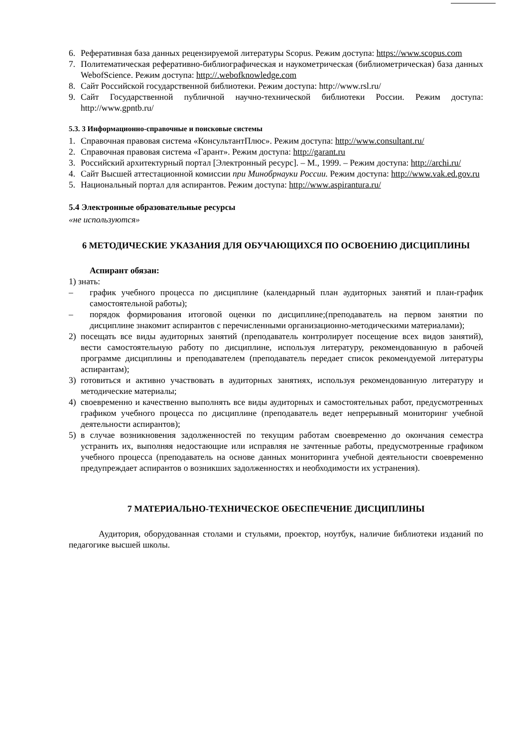6. Реферативная база данных рецензируемой литературы Scopus. Режим доступа: https://www.scopus.com
7. Политематическая реферативно-библиографическая и наукометрическая (библиометрическая) база данных WebofScience. Режим доступа: http://.webofknowledge.com
8. Сайт Российской государственной библиотеки. Режим доступа: http://www.rsl.ru/
9. Сайт Государственной публичной научно-технической библиотеки России. Режим доступа: http://www.gpntb.ru/
5.3. 3 Информационно-справочные и поисковые системы
1. Справочная правовая система «КонсультантПлюс». Режим доступа: http://www.consultant.ru/
2. Справочная правовая система «Гарант». Режим доступа: http://garant.ru
3. Российский архитектурный портал [Электронный ресурс]. – М., 1999. – Режим доступа: http://archi.ru/
4. Сайт Высшей аттестационной комиссии при Минобрнауки России. Режим доступа: http://www.vak.ed.gov.ru
5. Национальный портал для аспирантов. Режим доступа: http://www.aspirantura.ru/
5.4 Электронные образовательные ресурсы
«не используются»
6 МЕТОДИЧЕСКИЕ УКАЗАНИЯ ДЛЯ ОБУЧАЮЩИХСЯ ПО ОСВОЕНИЮ ДИСЦИПЛИНЫ
Аспирант обязан:
1) знать:
– график учебного процесса по дисциплине (календарный план аудиторных занятий и план-график самостоятельной работы);
– порядок формирования итоговой оценки по дисциплине;(преподаватель на первом занятии по дисциплине знакомит аспирантов с перечисленными организационно-методическими материалами);
2) посещать все виды аудиторных занятий (преподаватель контролирует посещение всех видов занятий), вести самостоятельную работу по дисциплине, используя литературу, рекомендованную в рабочей программе дисциплины и преподавателем (преподаватель передает список рекомендуемой литературы аспирантам);
3) готовиться и активно участвовать в аудиторных занятиях, используя рекомендованную литературу и методические материалы;
4) своевременно и качественно выполнять все виды аудиторных и самостоятельных работ, предусмотренных графиком учебного процесса по дисциплине (преподаватель ведет непрерывный мониторинг учебной деятельности аспирантов);
5) в случае возникновения задолженностей по текущим работам своевременно до окончания семестра устранить их, выполняя недостающие или исправляя не зачтенные работы, предусмотренные графиком учебного процесса (преподаватель на основе данных мониторинга учебной деятельности своевременно предупреждает аспирантов о возникших задолженностях и необходимости их устранения).
7 МАТЕРИАЛЬНО-ТЕХНИЧЕСКОЕ ОБЕСПЕЧЕНИЕ ДИСЦИПЛИНЫ
Аудитория, оборудованная столами и стульями, проектор, ноутбук, наличие библиотеки изданий по педагогике высшей школы.